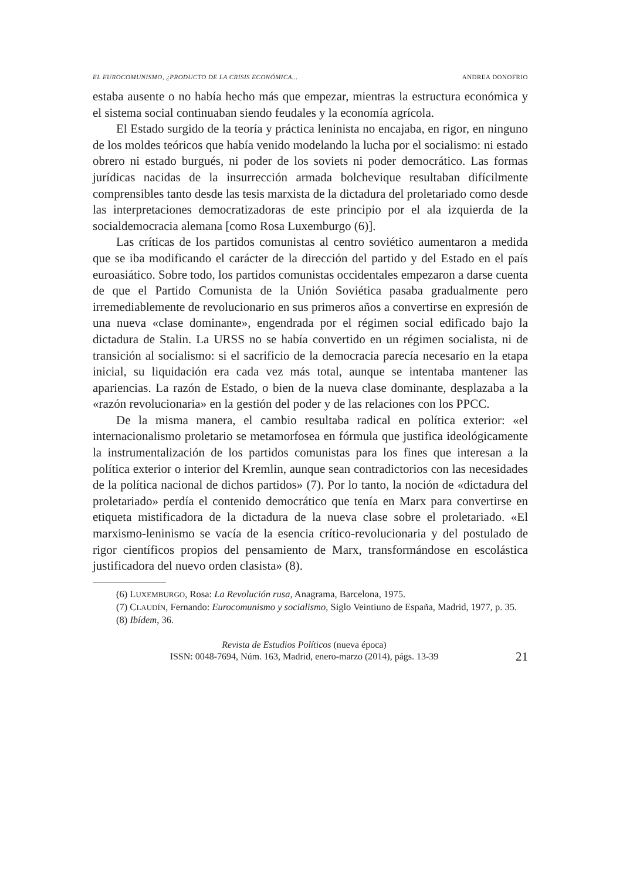EL EUROCOMUNISMO, ¿PRODUCTO DE LA CRISIS ECONÓMICA... ANDREA DONOFRIO
estaba ausente o no había hecho más que empezar, mientras la estructura económica y el sistema social continuaban siendo feudales y la economía agrícola.
El Estado surgido de la teoría y práctica leninista no encajaba, en rigor, en ninguno de los moldes teóricos que había venido modelando la lucha por el socialismo: ni estado obrero ni estado burgués, ni poder de los soviets ni poder democrático. Las formas jurídicas nacidas de la insurrección armada bolchevique resultaban difícilmente comprensibles tanto desde las tesis marxista de la dictadura del proletariado como desde las interpretaciones democratizadoras de este principio por el ala izquierda de la socialdemocracia alemana [como Rosa Luxemburgo (6)].
Las críticas de los partidos comunistas al centro soviético aumentaron a medida que se iba modificando el carácter de la dirección del partido y del Estado en el país euroasiático. Sobre todo, los partidos comunistas occidentales empezaron a darse cuenta de que el Partido Comunista de la Unión Soviética pasaba gradualmente pero irremediablemente de revolucionario en sus primeros años a convertirse en expresión de una nueva «clase dominante», engendrada por el régimen social edificado bajo la dictadura de Stalin. La URSS no se había convertido en un régimen socialista, ni de transición al socialismo: si el sacrificio de la democracia parecía necesario en la etapa inicial, su liquidación era cada vez más total, aunque se intentaba mantener las apariencias. La razón de Estado, o bien de la nueva clase dominante, desplazaba a la «razón revolucionaria» en la gestión del poder y de las relaciones con los PPCC.
De la misma manera, el cambio resultaba radical en política exterior: «el internacionalismo proletario se metamorfosea en fórmula que justifica ideológicamente la instrumentalización de los partidos comunistas para los fines que interesan a la política exterior o interior del Kremlin, aunque sean contradictorios con las necesidades de la política nacional de dichos partidos» (7). Por lo tanto, la noción de «dictadura del proletariado» perdía el contenido democrático que tenía en Marx para convertirse en etiqueta mistificadora de la dictadura de la nueva clase sobre el proletariado. «El marxismo-leninismo se vacía de la esencia crítico-revolucionaria y del postulado de rigor científicos propios del pensamiento de Marx, transformándose en escolástica justificadora del nuevo orden clasista» (8).
(6) LUXEMBURGO, Rosa: La Revolución rusa, Anagrama, Barcelona, 1975.
(7) CLAUDÍN, Fernando: Eurocomunismo y socialismo, Siglo Veintiuno de España, Madrid, 1977, p. 35.
(8) Ibídem, 36.
Revista de Estudios Políticos (nueva época)
ISSN: 0048-7694, Núm. 163, Madrid, enero-marzo (2014), págs. 13-39
21